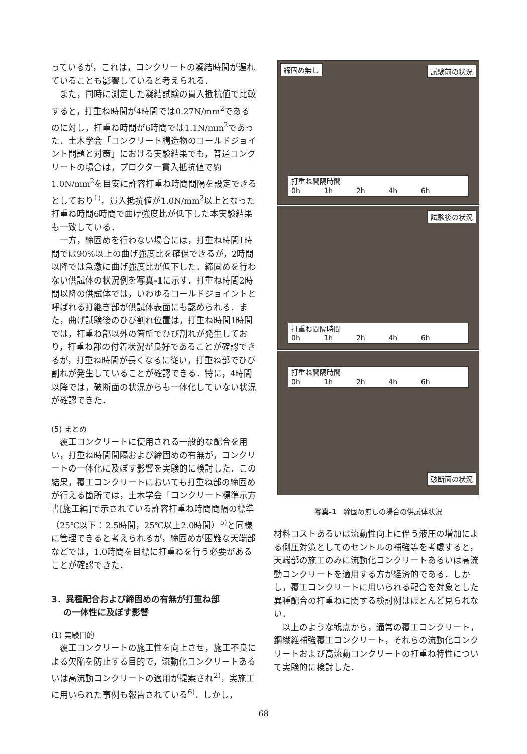っているが，これは，コンクリートの凝結時間が遅れていることも影響していると考えられる．
また，同時に測定した凝結試験の貫入抵抗値で比較すると，打重ね時間が4時間では0.27N/mm<sup>2</sup>であるのに対し，打重ね時間が6時間では1.1N/mm<sup>2</sup>であった．土木学会「コンクリート構造物のコールドジョイント問題と対策」における実験結果でも，普通コンクリートの場合は，プロクター貫入抵抗値で約1.0N/mm<sup>2</sup>を目安に許容打重ね時間間隔を設定できるとしており<sup>1)</sup>，貫入抵抗値が1.0N/mm<sup>2</sup>以上となった打重ね時間6時間で曲げ強度比が低下した本実験結果も一致している．
一方，締固めを行わない場合には，打重ね時間1時間では90%以上の曲げ強度比を確保できるが，2時間以降では急激に曲げ強度比が低下した．締固めを行わない供試体の状況例を写真-1に示す．打重ね時間2時間以降の供試体では，いわゆるコールドジョイントと呼ばれる打継ぎ部が供試体表面にも認められる．また，曲げ試験後のひび割れ位置は，打重ね時間1時間では，打重ね部以外の箇所でひび割れが発生しており，打重ね部の付着状況が良好であることが確認できるが，打重ね時間が長くなるに従い，打重ね部でひび割れが発生していることが確認できる．特に，4時間以降では，破断面の状況からも一体化していない状況が確認できた．
(5) まとめ
覆工コンクリートに使用される一般的な配合を用い，打重ね時間間隔および締固めの有無が，コンクリートの一体化に及ぼす影響を実験的に検討した．この結果，覆工コンクリートにおいても打重ね部の締固めが行える箇所では，土木学会「コンクリート標準示方書[施工編]で示されている許容打重ね時間間隔の標準（25℃以下：2.5時間，25℃以上2.0時間）<sup>5)</sup>と同様に管理できると考えられるが，締固めが困難な天端部などでは，1.0時間を目標に打重ねを行う必要があることが確認できた．
3．異種配合および締固めの有無が打重ね部
の一体性に及ぼす影響
(1) 実験目的
覆工コンクリートの施工性を向上させ，施工不良による欠陥を防止する目的で，流動化コンクリートあるいは高流動コンクリートの適用が提案され<sup>2)</sup>，実施工に用いられた事例も報告されている<sup>6)</sup>．しかし，
締固め無し 試験前の状況
打重ね間隔時間
0h 1h 2h 4h 6h
試験後の状況
打重ね間隔時間
0h 1h 2h 4h 6h
打重ね間隔時間
0h 1h 2h 4h 6h
破断面の状況
写真-1　締固め無しの場合の供試体状況
材料コストあるいは流動性向上に伴う液圧の増加による側圧対策としてのセントルの補強等を考慮すると，天端部の施工のみに流動化コンクリートあるいは高流動コンクリートを適用する方が経済的である．しかし，覆工コンクリートに用いられる配合を対象とした異種配合の打重ねに関する検討例はほとんど見られない．
以上のような観点から，通常の覆工コンクリート，鋼繊維補強覆工コンクリート，それらの流動化コンクリートおよび高流動コンクリートの打重ね特性について実験的に検討した．
68